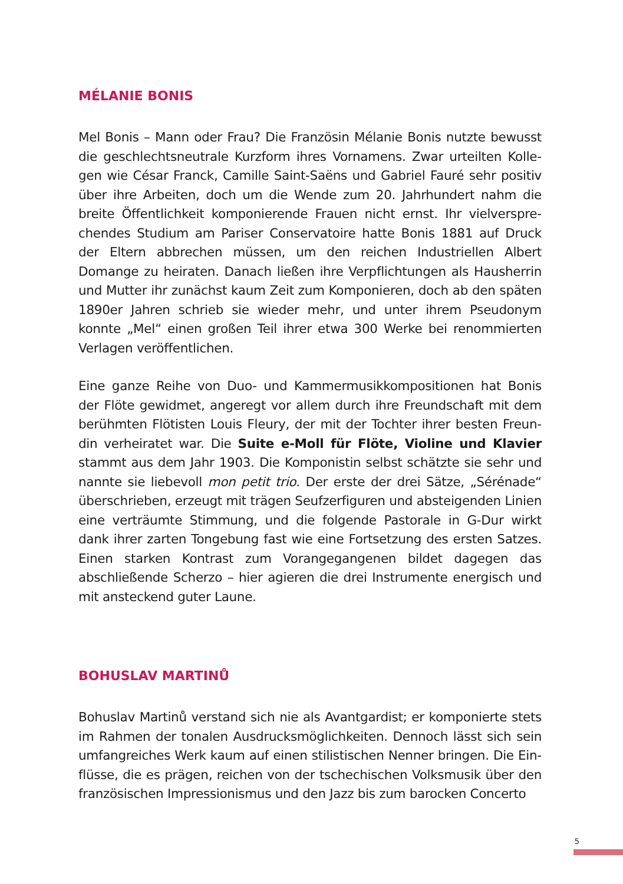MÉLANIE BONIS
Mel Bonis – Mann oder Frau? Die Französin Mélanie Bonis nutzte bewusst die geschlechtsneutrale Kurzform ihres Vornamens. Zwar urteilten Kolle­gen wie César Franck, Camille Saint-Saëns und Gabriel Fauré sehr positiv über ihre Arbeiten, doch um die Wende zum 20. Jahrhundert nahm die breite Öffentlichkeit komponierende Frauen nicht ernst. Ihr vielverspre­chendes Studium am Pariser Conservatoire hatte Bonis 1881 auf Druck der Eltern abbrechen müssen, um den reichen Industriellen Albert Domange zu heiraten. Danach ließen ihre Verpflichtungen als Hausherrin und Mutter ihr zunächst kaum Zeit zum Komponieren, doch ab den spä­ten 1890er Jahren schrieb sie wieder mehr, und unter ihrem Pseudonym konnte „Mel“ einen großen Teil ihrer etwa 300 Werke bei renommierten Verlagen veröffentlichen.
Eine ganze Reihe von Duo- und Kammermusikkompositionen hat Bonis der Flöte gewidmet, angeregt vor allem durch ihre Freundschaft mit dem berühmten Flötisten Louis Fleury, der mit der Tochter ihrer besten Freun­din verheiratet war. Die Suite e-Moll für Flöte, Violine und Klavier stammt aus dem Jahr 1903. Die Komponistin selbst schätzte sie sehr und nannte sie liebevoll mon petit trio. Der erste der drei Sätze, „Sérénade“ überschrie­ben, erzeugt mit trägen Seufzerfiguren und absteigenden Linien eine ver­träumte Stimmung, und die folgende Pastorale in G-Dur wirkt dank ihrer zarten Tongebung fast wie eine Fortsetzung des ersten Satzes. Einen star­ken Kontrast zum Vorangegangenen bildet dagegen das abschließende Scherzo – hier agieren die drei Instrumente energisch und mit ansteckend guter Laune.
BOHUSLAV MARTINŮ
Bohuslav Martinů verstand sich nie als Avantgardist; er komponierte stets im Rahmen der tonalen Ausdrucksmöglichkeiten. Dennoch lässt sich sein umfangreiches Werk kaum auf einen stilistischen Nenner bringen. Die Ein­flüsse, die es prägen, reichen von der tschechischen Volksmusik über den französischen Impressionismus und den Jazz bis zum barocken Concerto
5